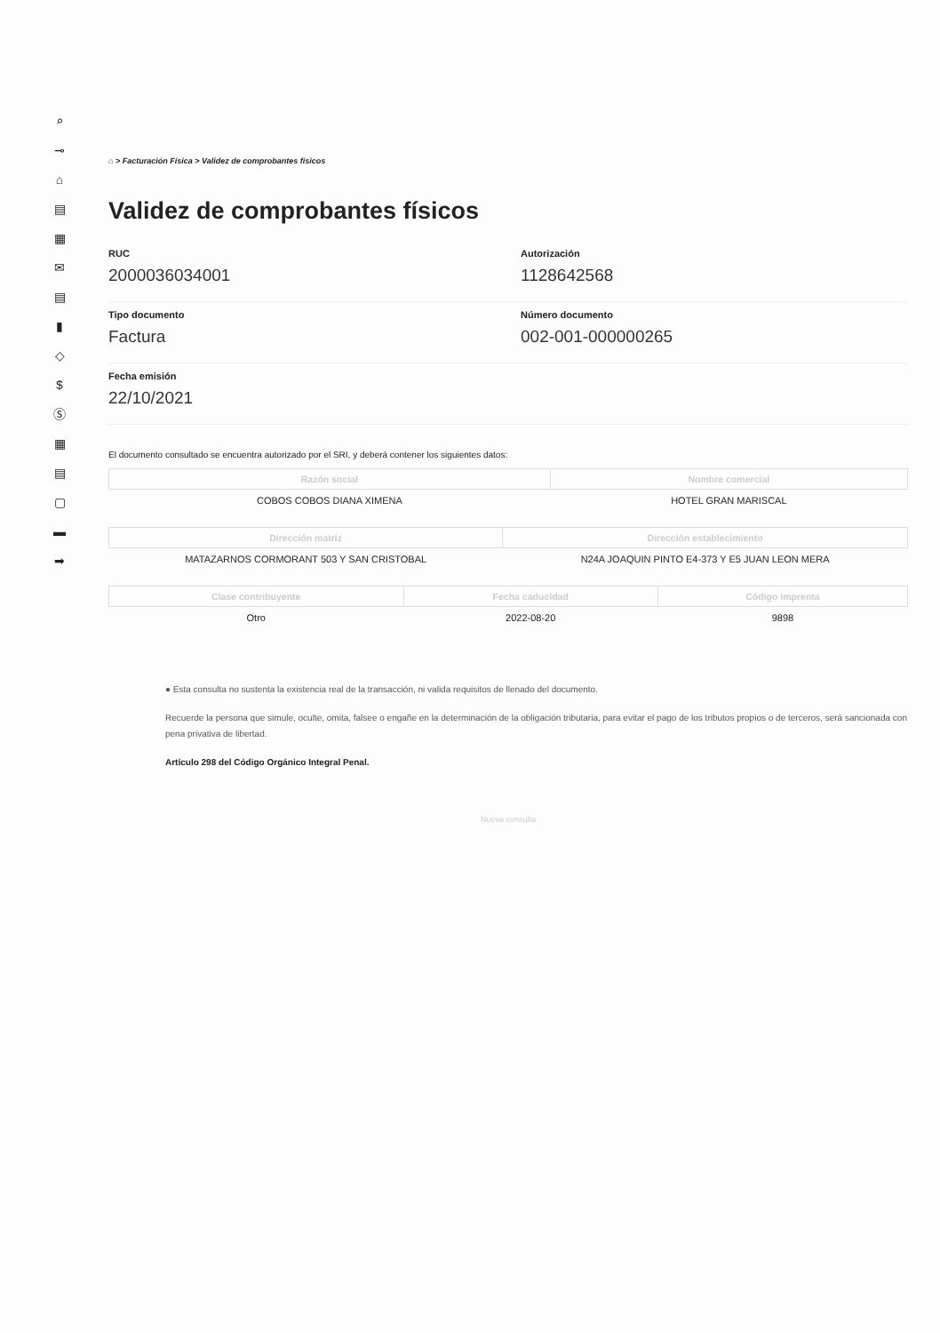⌕
⊸
⌂
▤
▦
✉
▤
▮
◇
$
Ⓢ
▦
▤
▢
▬
➡
⌂ > Facturación Física > Validez de comprobantes físicos
Validez de comprobantes físicos
RUC
2000036034001
Autorización
1128642568
Tipo documento
Factura
Número documento
002-001-000000265
Fecha emisión
22/10/2021
El documento consultado se encuentra autorizado por el SRI, y deberá contener los siguientes datos:
| Razón social | Nombre comercial |
| --- | --- |
| COBOS COBOS DIANA XIMENA | HOTEL GRAN MARISCAL |
| Dirección matriz | Dirección establecimiento |
| --- | --- |
| MATAZARNOS CORMORANT 503 Y SAN CRISTOBAL | N24A JOAQUIN PINTO E4-373 Y E5 JUAN LEON MERA |
| Clase contribuyente | Fecha caducidad | Código imprenta |
| --- | --- | --- |
| Otro | 2022-08-20 | 9898 |
● Esta consulta no sustenta la existencia real de la transacción, ni valida requisitos de llenado del documento.
Recuerde la persona que simule, oculte, omita, falsee o engañe en la determinación de la obligación tributaria, para evitar el pago de los tributos propios o de terceros, será sancionada con pena privativa de libertad.
Artículo 298 del Código Orgánico Integral Penal.
Nueva consulta